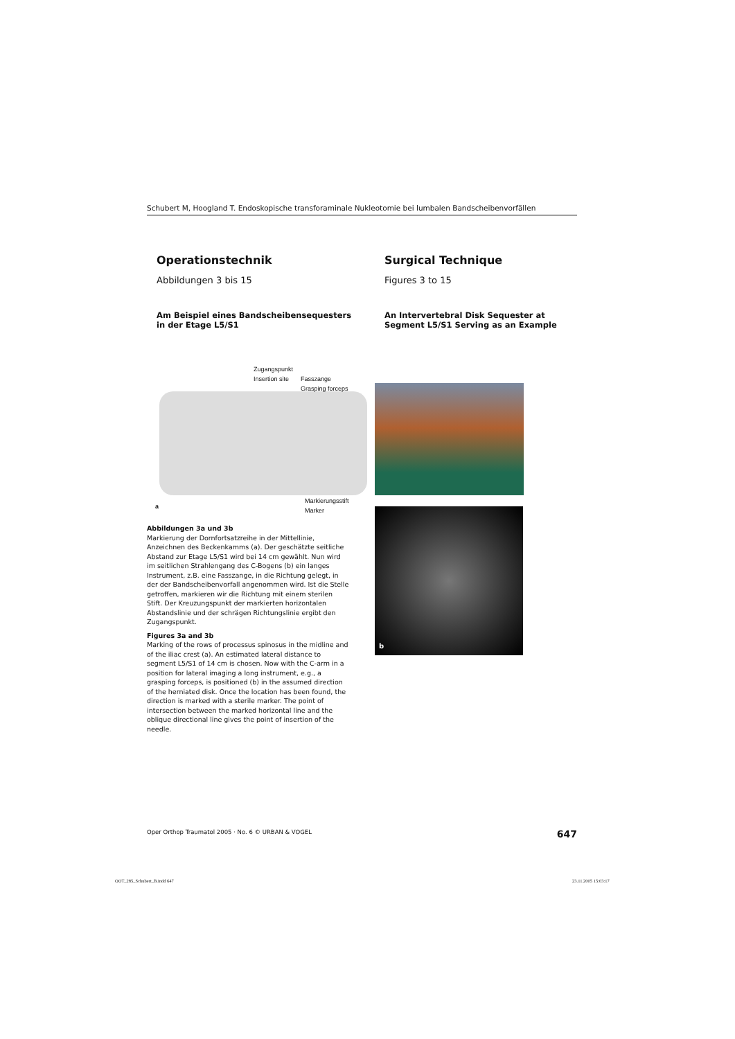Schubert M, Hoogland T. Endoskopische transforaminale Nukleotomie bei lumbalen Bandscheibenvorfällen
Operationstechnik
Abbildungen 3 bis 15
Am Beispiel eines Bandscheibensequesters in der Etage L5/S1
Surgical Technique
Figures 3 to 15
An Intervertebral Disk Sequester at Segment L5/S1 Serving as an Example
Zugangspunkt
Insertion site
Fasszange
Grasping forceps
Markierungsstift
Marker
a
b
Abbildungen 3a und 3b
Markierung der Dornfortsatzreihe in der Mittellinie, Anzeichnen des Beckenkamms (a). Der geschätzte seitliche Abstand zur Etage L5/S1 wird bei 14 cm gewählt. Nun wird im seitlichen Strahlengang des C-Bogens (b) ein langes Instrument, z.B. eine Fasszange, in die Richtung gelegt, in der der Bandscheibenvorfall angenommen wird. Ist die Stelle getroffen, markieren wir die Richtung mit einem sterilen Stift. Der Kreuzungspunkt der markierten horizontalen Abstandslinie und der schrägen Richtungslinie ergibt den Zugangspunkt.
Figures 3a and 3b
Marking of the rows of processus spinosus in the midline and of the iliac crest (a). An estimated lateral distance to segment L5/S1 of 14 cm is chosen. Now with the C-arm in a position for lateral imaging a long instrument, e.g., a grasping forceps, is positioned (b) in the assumed direction of the herniated disk. Once the location has been found, the direction is marked with a sterile marker. The point of intersection between the marked horizontal line and the oblique directional line gives the point of insertion of the needle.
Oper Orthop Traumatol 2005 · No. 6 © URBAN & VOGEL 647
OOT_285_Schubert_B.indd 647 23.11.2005 15:03:17